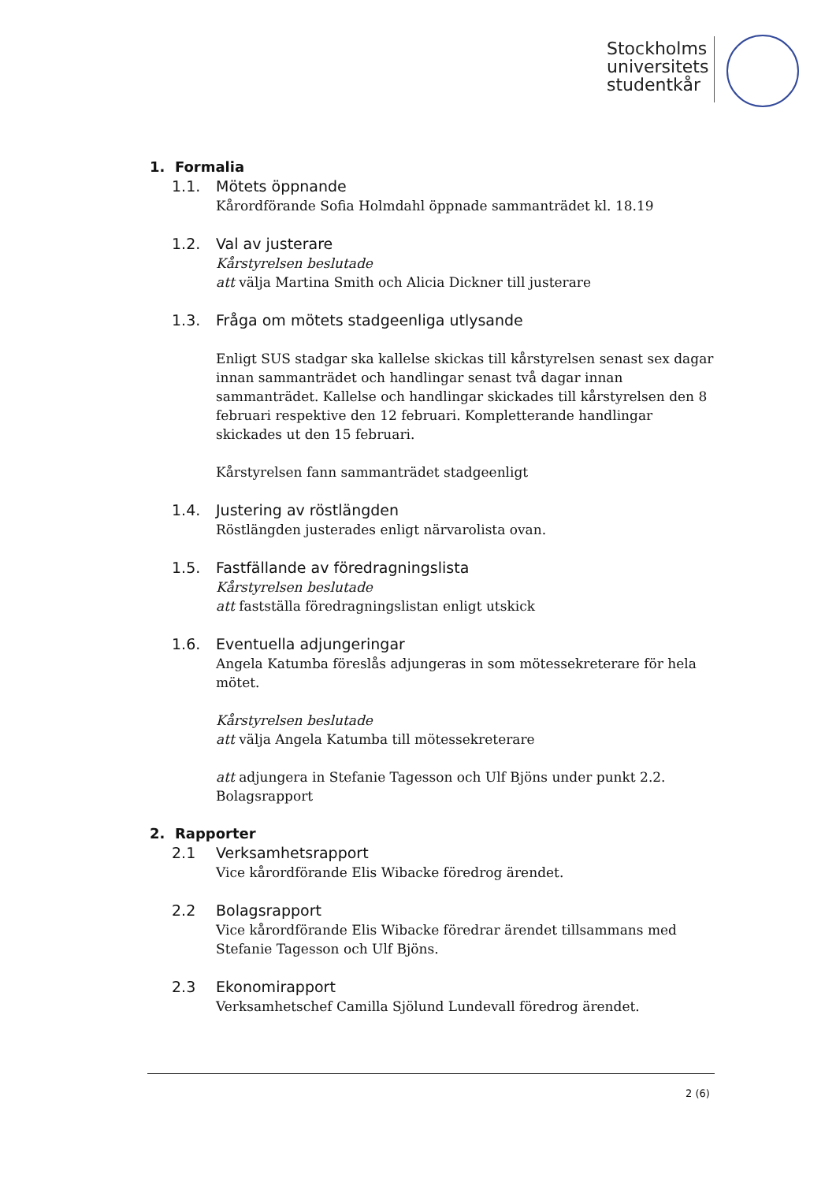Stockholms
universitets
studentkår
1. Formalia
1.1. Mötets öppnande
Kårordförande Sofia Holmdahl öppnade sammanträdet kl. 18.19
1.2. Val av justerare
Kårstyrelsen beslutade
att välja Martina Smith och Alicia Dickner till justerare
1.3. Fråga om mötets stadgeenliga utlysande
Enligt SUS stadgar ska kallelse skickas till kårstyrelsen senast sex dagar innan sammanträdet och handlingar senast två dagar innan sammanträdet. Kallelse och handlingar skickades till kårstyrelsen den 8 februari respektive den 12 februari. Kompletterande handlingar skickades ut den 15 februari.
Kårstyrelsen fann sammanträdet stadgeenligt
1.4. Justering av röstlängden
Röstlängden justerades enligt närvarolista ovan.
1.5. Fastfällande av föredragningslista
Kårstyrelsen beslutade
att fastställa föredragningslistan enligt utskick
1.6. Eventuella adjungeringar
Angela Katumba föreslås adjungeras in som mötessekreterare för hela mötet.
Kårstyrelsen beslutade
att välja Angela Katumba till mötessekreterare
att adjungera in Stefanie Tagesson och Ulf Bjöns under punkt 2.2. Bolagsrapport
2. Rapporter
2.1 Verksamhetsrapport
Vice kårordförande Elis Wibacke föredrog ärendet.
2.2 Bolagsrapport
Vice kårordförande Elis Wibacke föredrar ärendet tillsammans med Stefanie Tagesson och Ulf Bjöns.
2.3 Ekonomirapport
Verksamhetschef Camilla Sjölund Lundevall föredrog ärendet.
2 (6)